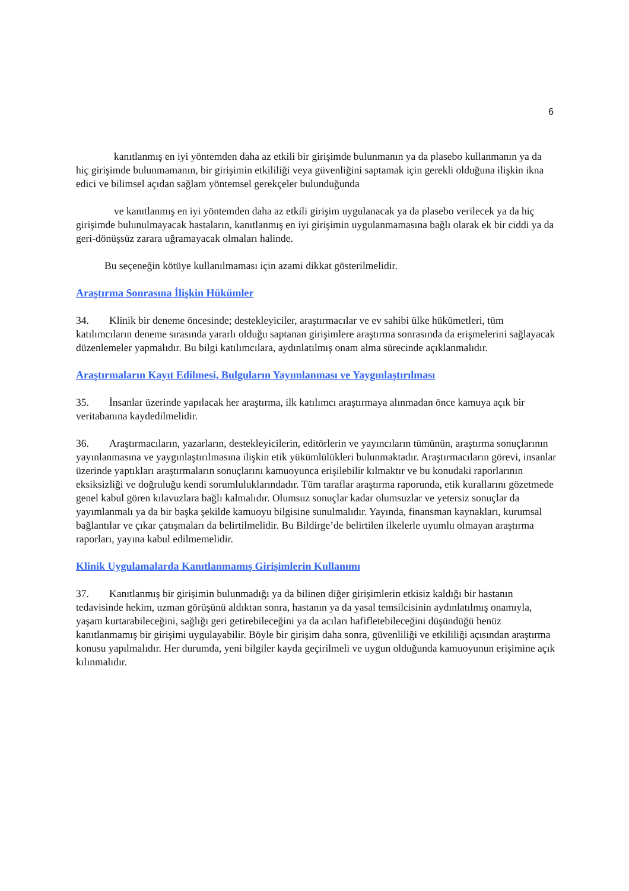6
kanıtlanmış en iyi yöntemden daha az etkili bir girişimde bulunmanın ya da plasebo kullanmanın ya da hiç girişimde bulunmamanın, bir girişimin etkililiği veya güvenliğini saptamak için gerekli olduğuna ilişkin ikna edici ve bilimsel açıdan sağlam yöntemsel gerekçeler bulunduğunda
ve kanıtlanmış en iyi yöntemden daha az etkili girişim uygulanacak ya da plasebo verilecek ya da hiç girişimde bulunulmayacak hastaların, kanıtlanmış en iyi girişimin uygulanmamasına bağlı olarak ek bir ciddi ya da geri-dönüşsüz zarara uğramayacak olmaları halinde.
Bu seçeneğin kötüye kullanılmaması için azami dikkat gösterilmelidir.
Araştırma Sonrasına İlişkin Hükümler
34. Klinik bir deneme öncesinde; destekleyiciler, araştırmacılar ve ev sahibi ülke hükümetleri, tüm katılımcıların deneme sırasında yararlı olduğu saptanan girişimlere araştırma sonrasında da erişmelerini sağlayacak düzenlemeler yapmalıdır. Bu bilgi katılımcılara, aydınlatılmış onam alma sürecinde açıklanmalıdır.
Araştırmaların Kayıt Edilmesi, Bulguların Yayımlanması ve Yaygınlaştırılması
35. İnsanlar üzerinde yapılacak her araştırma, ilk katılımcı araştırmaya alınmadan önce kamuya açık bir veritabanına kaydedilmelidir.
36. Araştırmacıların, yazarların, destekleyicilerin, editörlerin ve yayıncıların tümünün, araştırma sonuçlarının yayınlanmasına ve yaygınlaştırılmasına ilişkin etik yükümlülükleri bulunmaktadır. Araştırmacıların görevi, insanlar üzerinde yaptıkları araştırmaların sonuçlarını kamuoyunca erişilebilir kılmaktır ve bu konudaki raporlarının eksiksizliği ve doğruluğu kendi sorumluluklarındadır. Tüm taraflar araştırma raporunda, etik kurallarını gözetmede genel kabul gören kılavuzlara bağlı kalmalıdır. Olumsuz sonuçlar kadar olumsuzlar ve yetersiz sonuçlar da yayımlanmalı ya da bir başka şekilde kamuoyu bilgisine sunulmalıdır. Yayında, finansman kaynakları, kurumsal bağlantılar ve çıkar çatışmaları da belirtilmelidir. Bu Bildirge’de belirtilen ilkelerle uyumlu olmayan araştırma raporları, yayına kabul edilmemelidir.
Klinik Uygulamalarda Kanıtlanmamış Girişimlerin Kullanımı
37. Kanıtlanmış bir girişimin bulunmadığı ya da bilinen diğer girişimlerin etkisiz kaldığı bir hastanın tedavisinde hekim, uzman görüşünü aldıktan sonra, hastanın ya da yasal temsilcisinin aydınlatılmış onamıyla, yaşam kurtarabileceğini, sağlığı geri getirebileceğini ya da acıları hafifletebileceğini düşündüğü henüz kanıtlanmamış bir girişimi uygulayabilir. Böyle bir girişim daha sonra, güvenliliği ve etkililiği açısından araştırma konusu yapılmalıdır. Her durumda, yeni bilgiler kayda geçirilmeli ve uygun olduğunda kamuoyunun erişimine açık kılınmalıdır.